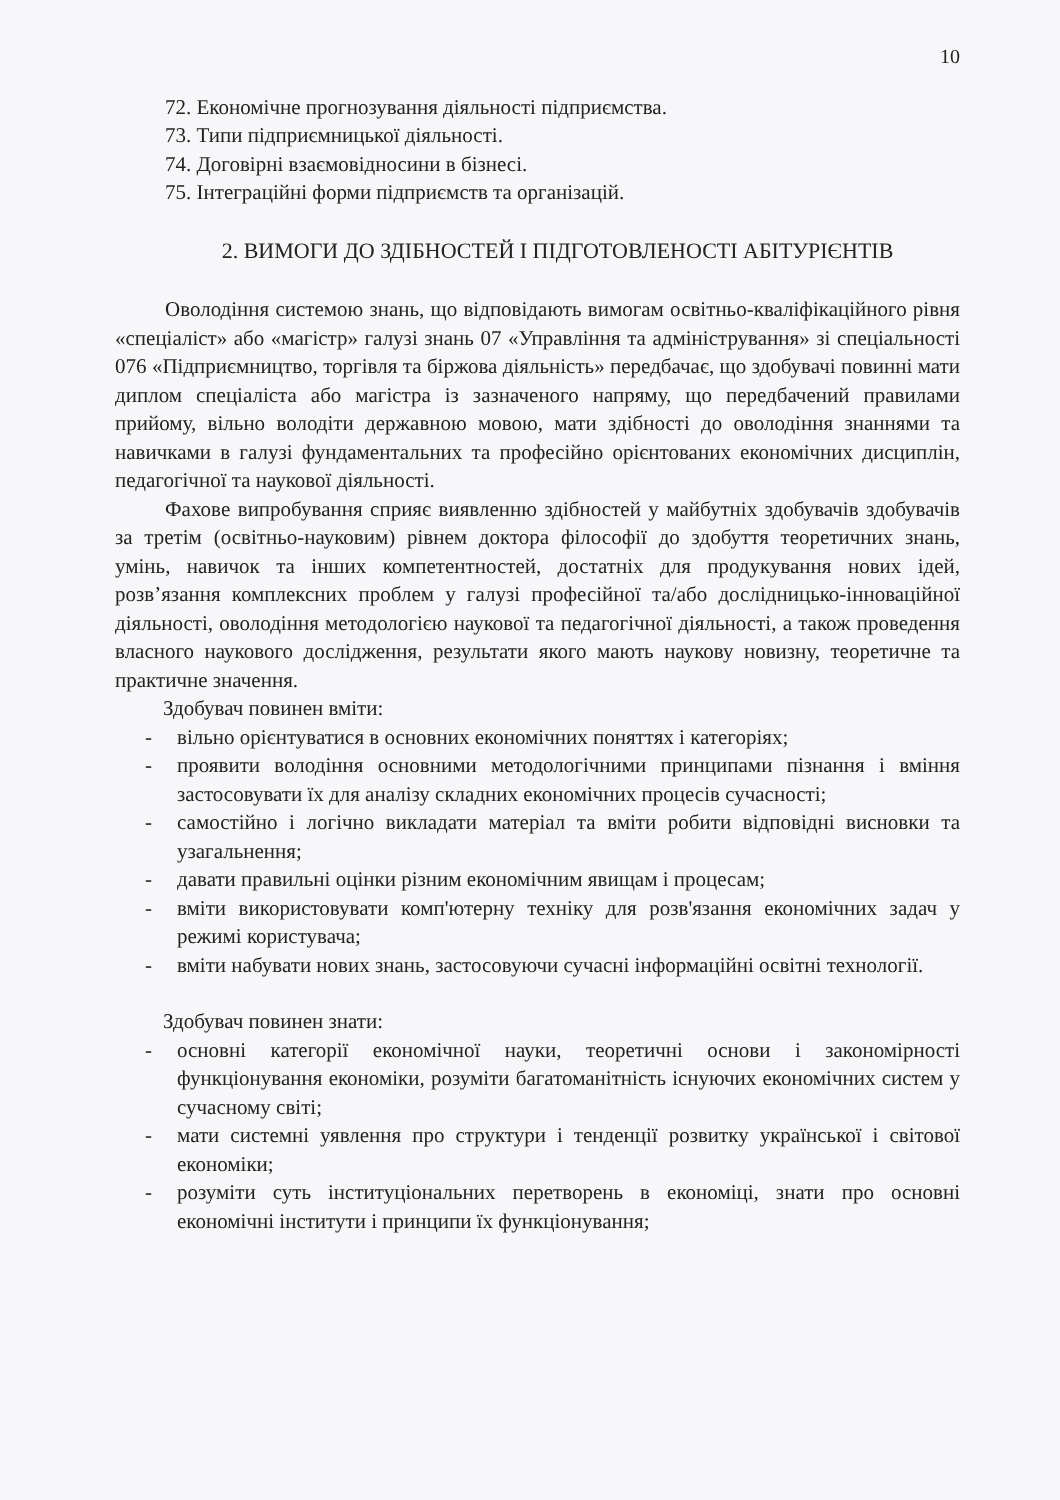10
72. Економічне прогнозування діяльності підприємства.
73. Типи підприємницької діяльності.
74. Договірні взаємовідносини в бізнесі.
75. Інтеграційні форми підприємств та організацій.
2. ВИМОГИ ДО ЗДІБНОСТЕЙ І ПІДГОТОВЛЕНОСТІ АБІТУРІЄНТІВ
Оволодіння системою знань, що відповідають вимогам освітньо-кваліфікаційного рівня «спеціаліст» або «магістр» галузі знань 07 «Управління та адміністрування» зі спеціальності 076 «Підприємництво, торгівля та біржова діяльність» передбачає, що здобувачі повинні мати диплом спеціаліста або магістра із зазначеного напряму, що передбачений правилами прийому, вільно володіти державною мовою, мати здібності до оволодіння знаннями та навичками в галузі фундаментальних та професійно орієнтованих економічних дисциплін, педагогічної та наукової діяльності.
Фахове випробування сприяє виявленню здібностей у майбутніх здобувачів здобувачів за третім (освітньо-науковим) рівнем доктора філософії до здобуття теоретичних знань, умінь, навичок та інших компетентностей, достатніх для продукування нових ідей, розв’язання комплексних проблем у галузі професійної та/або дослідницько-інноваційної діяльності, оволодіння методологією наукової та педагогічної діяльності, а також проведення власного наукового дослідження, результати якого мають наукову новизну, теоретичне та практичне значення.
Здобувач повинен вміти:
- вільно орієнтуватися в основних економічних поняттях і категоріях;
- проявити володіння основними методологічними принципами пізнання і вміння застосовувати їх для аналізу складних економічних процесів сучасності;
- самостійно і логічно викладати матеріал та вміти робити відповідні висновки та узагальнення;
- давати правильні оцінки різним економічним явищам і процесам;
- вміти використовувати комп'ютерну техніку для розв'язання економічних задач у режимі користувача;
- вміти набувати нових знань, застосовуючи сучасні інформаційні освітні технології.
Здобувач повинен знати:
- основні категорії економічної науки, теоретичні основи і закономірності функціонування економіки, розуміти багатоманітність існуючих економічних систем у сучасному світі;
- мати системні уявлення про структури і тенденції розвитку української і світової економіки;
- розуміти суть інституціональних перетворень в економіці, знати про основні економічні інститути і принципи їх функціонування;